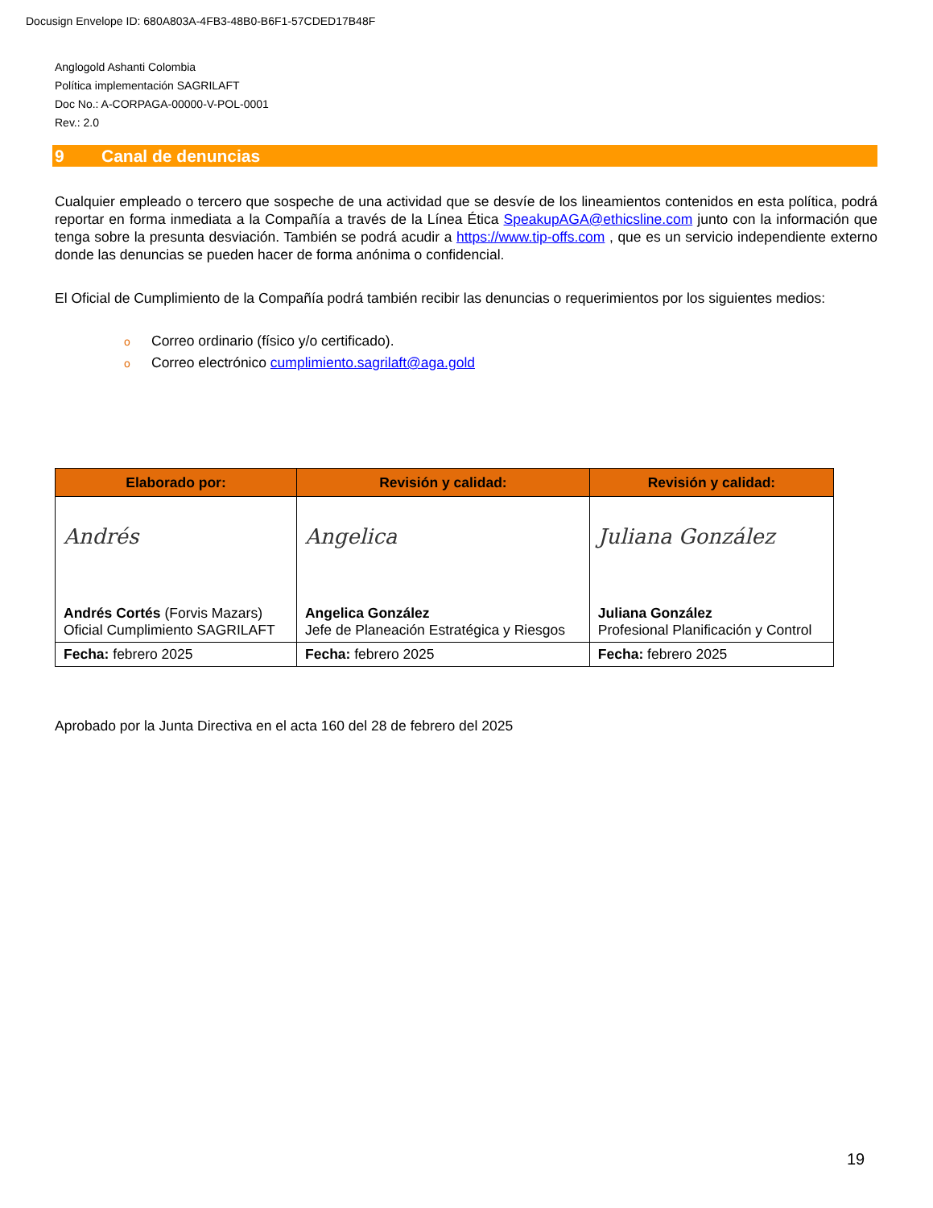Docusign Envelope ID: 680A803A-4FB3-48B0-B6F1-57CDED17B48F
Anglogold Ashanti Colombia
Política implementación SAGRILAFT
Doc No.: A-CORPAGA-00000-V-POL-0001
Rev.: 2.0
9 Canal de denuncias
Cualquier empleado o tercero que sospeche de una actividad que se desvíe de los lineamientos contenidos en esta política, podrá reportar en forma inmediata a la Compañía a través de la Línea Ética SpeakupAGA@ethicsline.com junto con la información que tenga sobre la presunta desviación. También se podrá acudir a https://www.tip-offs.com , que es un servicio independiente externo donde las denuncias se pueden hacer de forma anónima o confidencial.
El Oficial de Cumplimiento de la Compañía podrá también recibir las denuncias o requerimientos por los siguientes medios:
o Correo ordinario (físico y/o certificado).
o Correo electrónico cumplimiento.sagrilaft@aga.gold
| Elaborado por: | Revisión y calidad: | Revisión y calidad: |
| --- | --- | --- |
| Andrés Andrés Cortés (Forvis Mazars) Oficial Cumplimiento SAGRILAFT | Angelica Angelica González Jefe de Planeación Estratégica y Riesgos | Juliana González Juliana González Profesional Planificación y Control |
| Fecha: febrero 2025 | Fecha: febrero 2025 | Fecha: febrero 2025 |
Aprobado por la Junta Directiva en el acta 160 del 28 de febrero del 2025
19